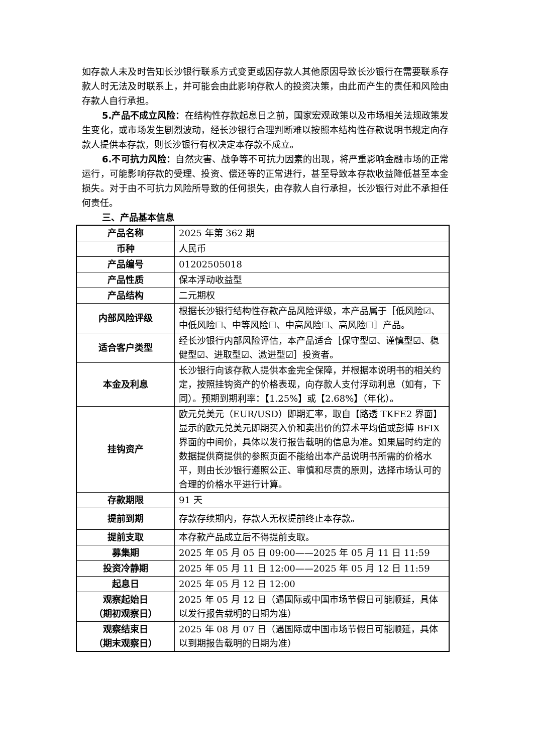如存款人未及时告知长沙银行联系方式变更或因存款人其他原因导致长沙银行在需要联系存款人时无法及时联系上，并可能会由此影响存款人的投资决策，由此而产生的责任和风险由存款人自行承担。
5.产品不成立风险：在结构性存款起息日之前，国家宏观政策以及市场相关法规政策发生变化，或市场发生剧烈波动，经长沙银行合理判断难以按照本结构性存款说明书规定向存款人提供本存款，则长沙银行有权决定本存款不成立。
6.不可抗力风险：自然灾害、战争等不可抗力因素的出现，将严重影响金融市场的正常运行，可能影响存款的受理、投资、偿还等的正常进行，甚至导致本存款收益降低甚至本金损失。对于由不可抗力风险所导致的任何损失，由存款人自行承担，长沙银行对此不承担任何责任。
三、产品基本信息
| 产品名称 | 2025 年第 362 期 |
| 币种 | 人民币 |
| 产品编号 | 01202505018 |
| 产品性质 | 保本浮动收益型 |
| 产品结构 | 二元期权 |
| 内部风险评级 | 根据长沙银行结构性存款产品风险评级，本产品属于［低风险☑、中低风险☐、中等风险☐、中高风险☐、高风险☐］产品。 |
| 适合客户类型 | 经长沙银行内部风险评估，本产品适合［保守型☑、谨慎型☑、稳健型☑、进取型☑、激进型☑］投资者。 |
| 本金及利息 | 长沙银行向该存款人提供本金完全保障，并根据本说明书的相关约定，按照挂钩资产的价格表现，向存款人支付浮动利息（如有，下同）。预期到期利率：【1.25%】或【2.68%】（年化）。 |
| 挂钩资产 | 欧元兑美元（EUR/USD）即期汇率，取自【路透 TKFE2 界面】显示的欧元兑美元即期买入价和卖出价的算术平均值或彭博 BFIX 界面的中间价，具体以发行报告载明的信息为准。如果届时约定的数据提供商提供的参照页面不能给出本产品说明书所需的价格水平，则由长沙银行遵照公正、审慎和尽责的原则，选择市场认可的合理的价格水平进行计算。 |
| 存款期限 | 91 天 |
| 提前到期 | 存款存续期内，存款人无权提前终止本存款。 |
| 提前支取 | 本存款产品成立后不得提前支取。 |
| 募集期 | 2025 年 05 月 05 日 09:00——2025 年 05 月 11 日 11:59 |
| 投资冷静期 | 2025 年 05 月 11 日 12:00——2025 年 05 月 12 日 11:59 |
| 起息日 | 2025 年 05 月 12 日 12:00 |
| 观察起始日 （期初观察日） | 2025 年 05 月 12 日（遇国际或中国市场节假日可能顺延，具体以发行报告载明的日期为准） |
| 观察结束日 （期末观察日） | 2025 年 08 月 07 日（遇国际或中国市场节假日可能顺延，具体以到期报告载明的日期为准） |